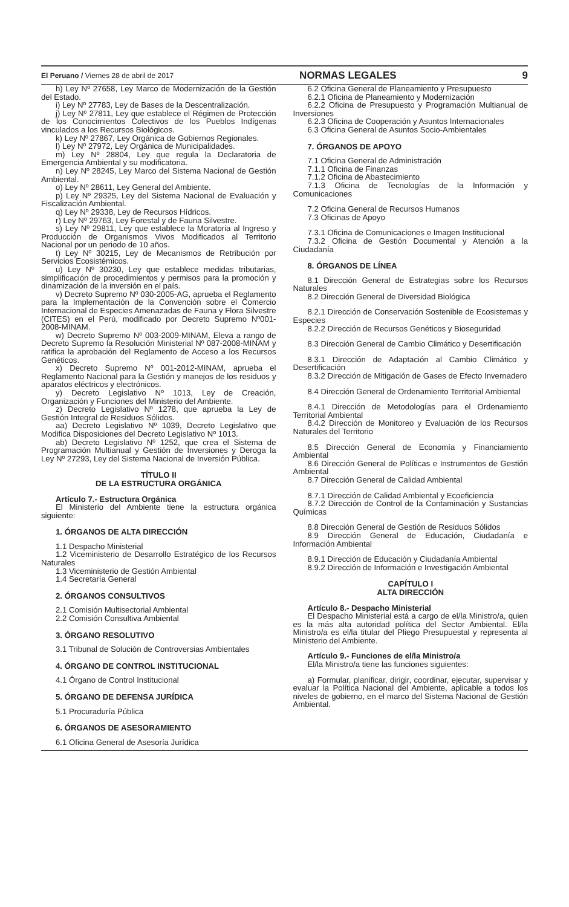El Peruano / Viernes 28 de abril de 2017 NORMAS LEGALES 9
h) Ley Nº 27658, Ley Marco de Modernización de la Gestión del Estado.
i) Ley Nº 27783, Ley de Bases de la Descentralización.
j) Ley Nº 27811, Ley que establece el Régimen de Protección de los Conocimientos Colectivos de los Pueblos Indígenas vinculados a los Recursos Biológicos.
k) Ley Nº 27867, Ley Orgánica de Gobiernos Regionales.
l) Ley Nº 27972, Ley Orgánica de Municipalidades.
m) Ley Nº 28804, Ley que regula la Declaratoria de Emergencia Ambiental y su modificatoria.
n) Ley Nº 28245, Ley Marco del Sistema Nacional de Gestión Ambiental.
o) Ley Nº 28611, Ley General del Ambiente.
p) Ley Nº 29325, Ley del Sistema Nacional de Evaluación y Fiscalización Ambiental.
q) Ley Nº 29338, Ley de Recursos Hídricos.
r) Ley Nº 29763, Ley Forestal y de Fauna Silvestre.
s) Ley Nº 29811, Ley que establece la Moratoria al Ingreso y Producción de Organismos Vivos Modificados al Territorio Nacional por un periodo de 10 años.
t) Ley Nº 30215, Ley de Mecanismos de Retribución por Servicios Ecosistémicos.
u) Ley Nº 30230, Ley que establece medidas tributarias, simplificación de procedimientos y permisos para la promoción y dinamización de la inversión en el país.
v) Decreto Supremo Nº 030-2005-AG, aprueba el Reglamento para la Implementación de la Convención sobre el Comercio Internacional de Especies Amenazadas de Fauna y Flora Silvestre (CITES) en el Perú, modificado por Decreto Supremo Nº001-2008-MINAM.
w) Decreto Supremo Nº 003-2009-MINAM, Eleva a rango de Decreto Supremo la Resolución Ministerial Nº 087-2008-MINAM y ratifica la aprobación del Reglamento de Acceso a los Recursos Genéticos.
x) Decreto Supremo Nº 001-2012-MINAM, aprueba el Reglamento Nacional para la Gestión y manejos de los residuos y aparatos eléctricos y electrónicos.
y) Decreto Legislativo Nº 1013, Ley de Creación, Organización y Funciones del Ministerio del Ambiente.
z) Decreto Legislativo Nº 1278, que aprueba la Ley de Gestión Integral de Residuos Sólidos.
aa) Decreto Legislativo Nº 1039, Decreto Legislativo que Modifica Disposiciones del Decreto Legislativo Nº 1013.
ab) Decreto Legislativo Nº 1252, que crea el Sistema de Programación Multianual y Gestión de Inversiones y Deroga la Ley Nº 27293, Ley del Sistema Nacional de Inversión Pública.
TÍTULO II
DE LA ESTRUCTURA ORGÁNICA
Artículo 7.- Estructura Orgánica
El Ministerio del Ambiente tiene la estructura orgánica siguiente:
1. ÓRGANOS DE ALTA DIRECCIÓN
1.1 Despacho Ministerial
1.2 Viceministerio de Desarrollo Estratégico de los Recursos Naturales
1.3 Viceministerio de Gestión Ambiental
1.4 Secretaría General
2. ÓRGANOS CONSULTIVOS
2.1 Comisión Multisectorial Ambiental
2.2 Comisión Consultiva Ambiental
3. ÓRGANO RESOLUTIVO
3.1 Tribunal de Solución de Controversias Ambientales
4. ÓRGANO DE CONTROL INSTITUCIONAL
4.1 Órgano de Control Institucional
5. ÓRGANO DE DEFENSA JURÍDICA
5.1 Procuraduría Pública
6. ÓRGANOS DE ASESORAMIENTO
6.1 Oficina General de Asesoría Jurídica
6.2 Oficina General de Planeamiento y Presupuesto
6.2.1 Oficina de Planeamiento y Modernización
6.2.2 Oficina de Presupuesto y Programación Multianual de Inversiones
6.2.3 Oficina de Cooperación y Asuntos Internacionales
6.3 Oficina General de Asuntos Socio-Ambientales
7. ÓRGANOS DE APOYO
7.1 Oficina General de Administración
7.1.1 Oficina de Finanzas
7.1.2 Oficina de Abastecimiento
7.1.3 Oficina de Tecnologías de la Información y Comunicaciones
7.2 Oficina General de Recursos Humanos
7.3 Oficinas de Apoyo
7.3.1 Oficina de Comunicaciones e Imagen Institucional
7.3.2 Oficina de Gestión Documental y Atención a la Ciudadanía
8. ÓRGANOS DE LÍNEA
8.1 Dirección General de Estrategias sobre los Recursos Naturales
8.2 Dirección General de Diversidad Biológica
8.2.1 Dirección de Conservación Sostenible de Ecosistemas y Especies
8.2.2 Dirección de Recursos Genéticos y Bioseguridad
8.3 Dirección General de Cambio Climático y Desertificación
8.3.1 Dirección de Adaptación al Cambio Climático y Desertificación
8.3.2 Dirección de Mitigación de Gases de Efecto Invernadero
8.4 Dirección General de Ordenamiento Territorial Ambiental
8.4.1 Dirección de Metodologías para el Ordenamiento Territorial Ambiental
8.4.2 Dirección de Monitoreo y Evaluación de los Recursos Naturales del Territorio
8.5 Dirección General de Economía y Financiamiento Ambiental
8.6 Dirección General de Políticas e Instrumentos de Gestión Ambiental
8.7 Dirección General de Calidad Ambiental
8.7.1 Dirección de Calidad Ambiental y Ecoeficiencia
8.7.2 Dirección de Control de la Contaminación y Sustancias Químicas
8.8 Dirección General de Gestión de Residuos Sólidos
8.9 Dirección General de Educación, Ciudadanía e Información Ambiental
8.9.1 Dirección de Educación y Ciudadanía Ambiental
8.9.2 Dirección de Información e Investigación Ambiental
CAPÍTULO I
ALTA DIRECCIÓN
Artículo 8.- Despacho Ministerial
El Despacho Ministerial está a cargo de el/la Ministro/a, quien es la más alta autoridad política del Sector Ambiental. El/la Ministro/a es el/la titular del Pliego Presupuestal y representa al Ministerio del Ambiente.
Artículo 9.- Funciones de el/la Ministro/a
El/la Ministro/a tiene las funciones siguientes:
a) Formular, planificar, dirigir, coordinar, ejecutar, supervisar y evaluar la Política Nacional del Ambiente, aplicable a todos los niveles de gobierno, en el marco del Sistema Nacional de Gestión Ambiental.